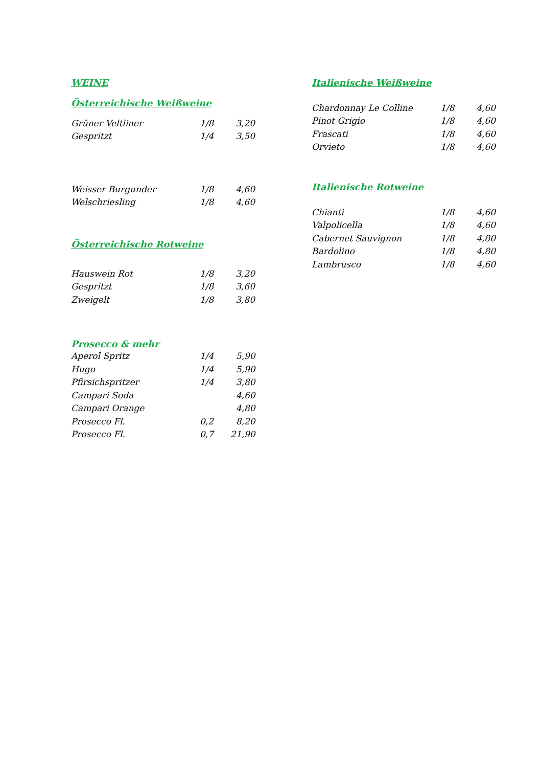WEINE
Österreichische Weißweine
| Grüner Veltliner | 1/8 | 3,20 |
| Gespritzt | 1/4 | 3,50 |
| Weisser Burgunder | 1/8 | 4,60 |
| Welschriesling | 1/8 | 4,60 |
Österreichische Rotweine
| Hauswein Rot | 1/8 | 3,20 |
| Gespritzt | 1/8 | 3,60 |
| Zweigelt | 1/8 | 3,80 |
Prosecco & mehr
| Aperol Spritz | 1/4 | 5,90 |
| Hugo | 1/4 | 5,90 |
| Pfirsichspritzer | 1/4 | 3,80 |
| Campari Soda | | 4,60 |
| Campari Orange | | 4,80 |
| Prosecco Fl. | 0,2 | 8,20 |
| Prosecco Fl. | 0,7 | 21,90 |
Italienische Weißweine
| Chardonnay Le Colline | 1/8 | 4,60 |
| Pinot Grigio | 1/8 | 4,60 |
| Frascati | 1/8 | 4,60 |
| Orvieto | 1/8 | 4,60 |
Italienische Rotweine
| Chianti | 1/8 | 4,60 |
| Valpolicella | 1/8 | 4,60 |
| Cabernet Sauvignon | 1/8 | 4,80 |
| Bardolino | 1/8 | 4,80 |
| Lambrusco | 1/8 | 4,60 |